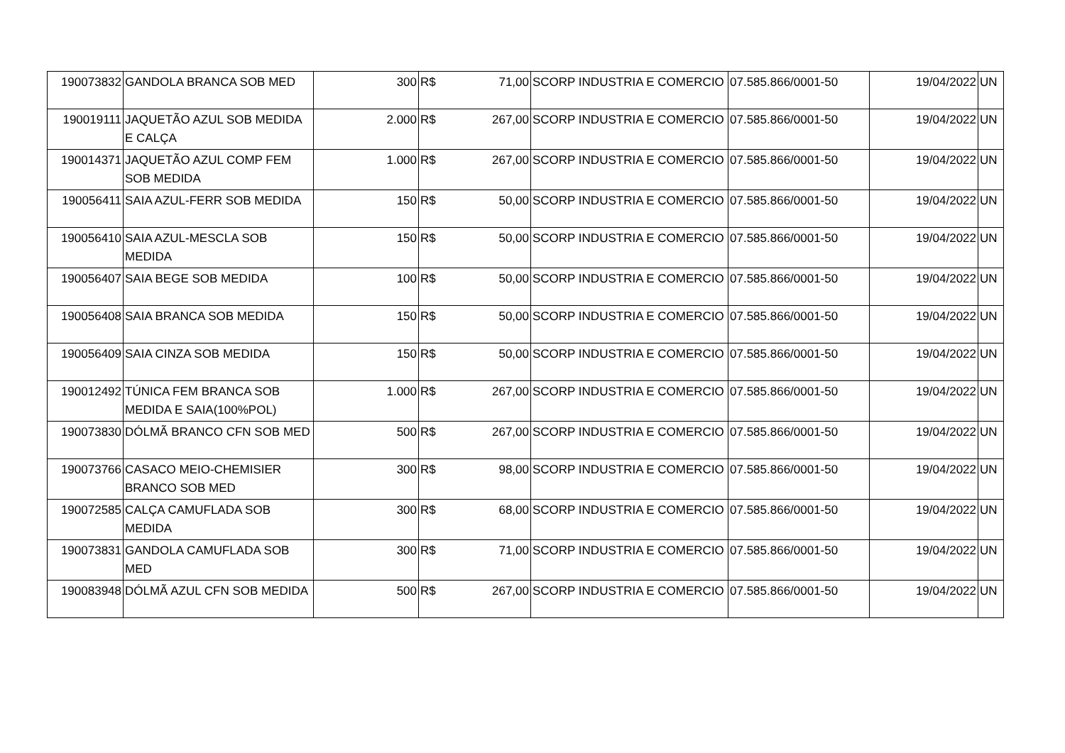| 190073832 | GANDOLA BRANCA SOB MED | 300 | R$ 71,00 | SCORP INDUSTRIA E COMERCIO | 07.585.866/0001-50 | 19/04/2022 | UN |
| 190019111 | JAQUETÃO AZUL SOB MEDIDA E CALÇA | 2.000 | R$ 267,00 | SCORP INDUSTRIA E COMERCIO | 07.585.866/0001-50 | 19/04/2022 | UN |
| 190014371 | JAQUETÃO AZUL COMP FEM SOB MEDIDA | 1.000 | R$ 267,00 | SCORP INDUSTRIA E COMERCIO | 07.585.866/0001-50 | 19/04/2022 | UN |
| 190056411 | SAIA AZUL-FERR SOB MEDIDA | 150 | R$ 50,00 | SCORP INDUSTRIA E COMERCIO | 07.585.866/0001-50 | 19/04/2022 | UN |
| 190056410 | SAIA AZUL-MESCLA SOB MEDIDA | 150 | R$ 50,00 | SCORP INDUSTRIA E COMERCIO | 07.585.866/0001-50 | 19/04/2022 | UN |
| 190056407 | SAIA BEGE SOB MEDIDA | 100 | R$ 50,00 | SCORP INDUSTRIA E COMERCIO | 07.585.866/0001-50 | 19/04/2022 | UN |
| 190056408 | SAIA BRANCA SOB MEDIDA | 150 | R$ 50,00 | SCORP INDUSTRIA E COMERCIO | 07.585.866/0001-50 | 19/04/2022 | UN |
| 190056409 | SAIA CINZA SOB MEDIDA | 150 | R$ 50,00 | SCORP INDUSTRIA E COMERCIO | 07.585.866/0001-50 | 19/04/2022 | UN |
| 190012492 | TÚNICA FEM BRANCA SOB MEDIDA E SAIA(100%POL) | 1.000 | R$ 267,00 | SCORP INDUSTRIA E COMERCIO | 07.585.866/0001-50 | 19/04/2022 | UN |
| 190073830 | DÓLMÃ BRANCO CFN SOB MED | 500 | R$ 267,00 | SCORP INDUSTRIA E COMERCIO | 07.585.866/0001-50 | 19/04/2022 | UN |
| 190073766 | CASACO MEIO-CHEMISIER BRANCO SOB MED | 300 | R$ 98,00 | SCORP INDUSTRIA E COMERCIO | 07.585.866/0001-50 | 19/04/2022 | UN |
| 190072585 | CALÇA CAMUFLADA SOB MEDIDA | 300 | R$ 68,00 | SCORP INDUSTRIA E COMERCIO | 07.585.866/0001-50 | 19/04/2022 | UN |
| 190073831 | GANDOLA CAMUFLADA SOB MED | 300 | R$ 71,00 | SCORP INDUSTRIA E COMERCIO | 07.585.866/0001-50 | 19/04/2022 | UN |
| 190083948 | DÓLMÃ AZUL CFN SOB MEDIDA | 500 | R$ 267,00 | SCORP INDUSTRIA E COMERCIO | 07.585.866/0001-50 | 19/04/2022 | UN |